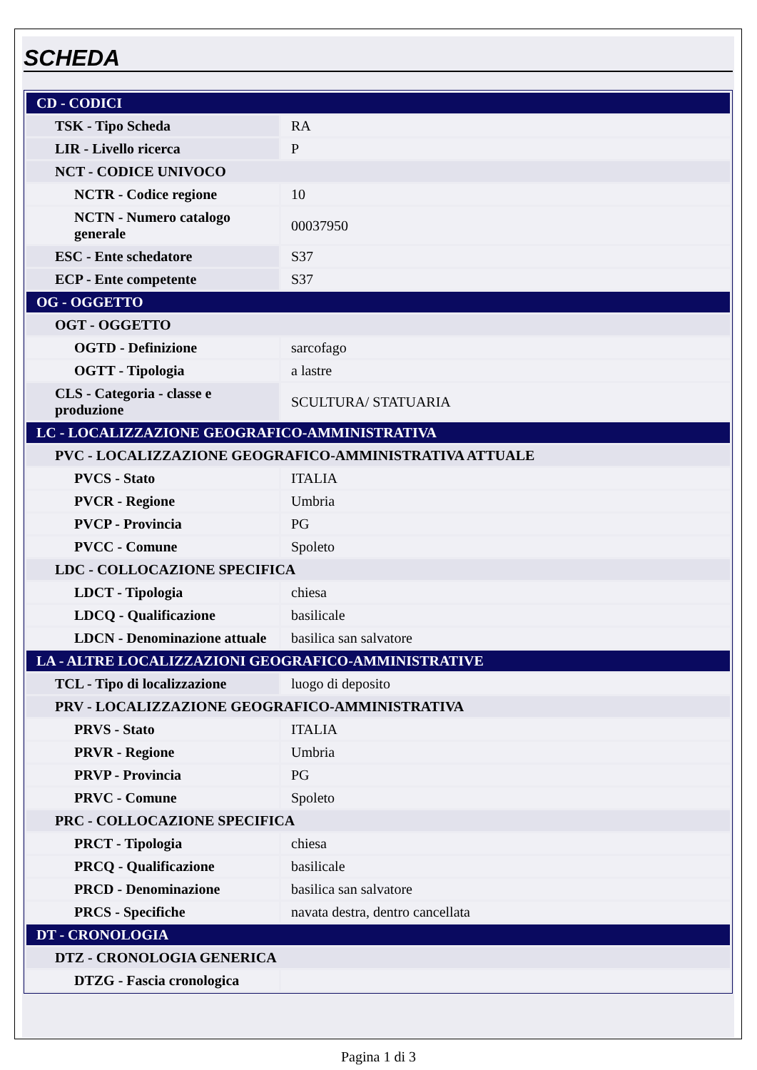SCHEDA
| CD - CODICI | |
| TSK - Tipo Scheda | RA |
| LIR - Livello ricerca | P |
| NCT - CODICE UNIVOCO | |
| NCTR - Codice regione | 10 |
| NCTN - Numero catalogo generale | 00037950 |
| ESC - Ente schedatore | S37 |
| ECP - Ente competente | S37 |
| OG - OGGETTO | |
| OGT - OGGETTO | |
| OGTD - Definizione | sarcofago |
| OGTT - Tipologia | a lastre |
| CLS - Categoria - classe e produzione | SCULTURA/ STATUARIA |
| LC - LOCALIZZAZIONE GEOGRAFICO-AMMINISTRATIVA | |
| PVC - LOCALIZZAZIONE GEOGRAFICO-AMMINISTRATIVA ATTUALE | |
| PVCS - Stato | ITALIA |
| PVCR - Regione | Umbria |
| PVCP - Provincia | PG |
| PVCC - Comune | Spoleto |
| LDC - COLLOCAZIONE SPECIFICA | |
| LDCT - Tipologia | chiesa |
| LDCQ - Qualificazione | basilicale |
| LDCN - Denominazione attuale | basilica san salvatore |
| LA - ALTRE LOCALIZZAZIONI GEOGRAFICO-AMMINISTRATIVE | |
| TCL - Tipo di localizzazione | luogo di deposito |
| PRV - LOCALIZZAZIONE GEOGRAFICO-AMMINISTRATIVA | |
| PRVS - Stato | ITALIA |
| PRVR - Regione | Umbria |
| PRVP - Provincia | PG |
| PRVC - Comune | Spoleto |
| PRC - COLLOCAZIONE SPECIFICA | |
| PRCT - Tipologia | chiesa |
| PRCQ - Qualificazione | basilicale |
| PRCD - Denominazione | basilica san salvatore |
| PRCS - Specifiche | navata destra, dentro cancellata |
| DT - CRONOLOGIA | |
| DTZ - CRONOLOGIA GENERICA | |
| DTZG - Fascia cronologica | |
Pagina 1 di 3